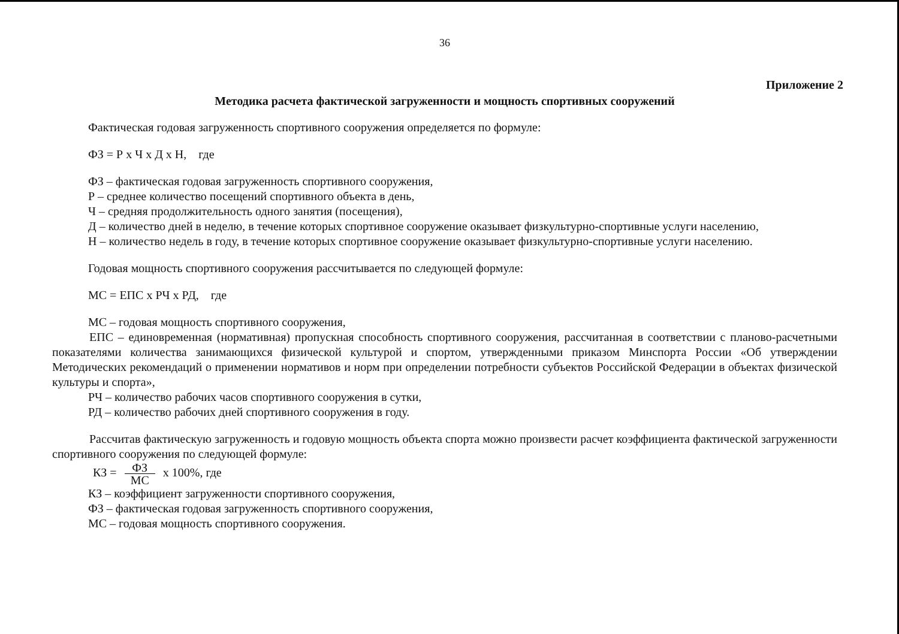36
Приложение 2
Методика расчета фактической загруженности и мощность спортивных сооружений
Фактическая годовая загруженность спортивного сооружения определяется по формуле:
ФЗ = Р х Ч х Д х Н, где
ФЗ – фактическая годовая загруженность спортивного сооружения,
Р – среднее количество посещений спортивного объекта в день,
Ч – средняя продолжительность одного занятия (посещения),
Д – количество дней в неделю, в течение которых спортивное сооружение оказывает физкультурно-спортивные услуги населению,
Н – количество недель в году, в течение которых спортивное сооружение оказывает физкультурно-спортивные услуги населению.
Годовая мощность спортивного сооружения рассчитывается по следующей формуле:
МС = ЕПС х РЧ х РД, где
МС – годовая мощность спортивного сооружения,
ЕПС – единовременная (нормативная) пропускная способность спортивного сооружения, рассчитанная в соответствии с планово-расчетными показателями количества занимающихся физической культурой и спортом, утвержденными приказом Минспорта России «Об утверждении Методических рекомендаций о применении нормативов и норм при определении потребности субъектов Российской Федерации в объектах физической культуры и спорта»,
РЧ – количество рабочих часов спортивного сооружения в сутки,
РД – количество рабочих дней спортивного сооружения в году.
Рассчитав фактическую загруженность и годовую мощность объекта спорта можно произвести расчет коэффициента фактической загруженности спортивного сооружения по следующей формуле:
КЗ = ФЗ МС х 100%, где
КЗ – коэффициент загруженности спортивного сооружения,
ФЗ – фактическая годовая загруженность спортивного сооружения,
МС – годовая мощность спортивного сооружения.